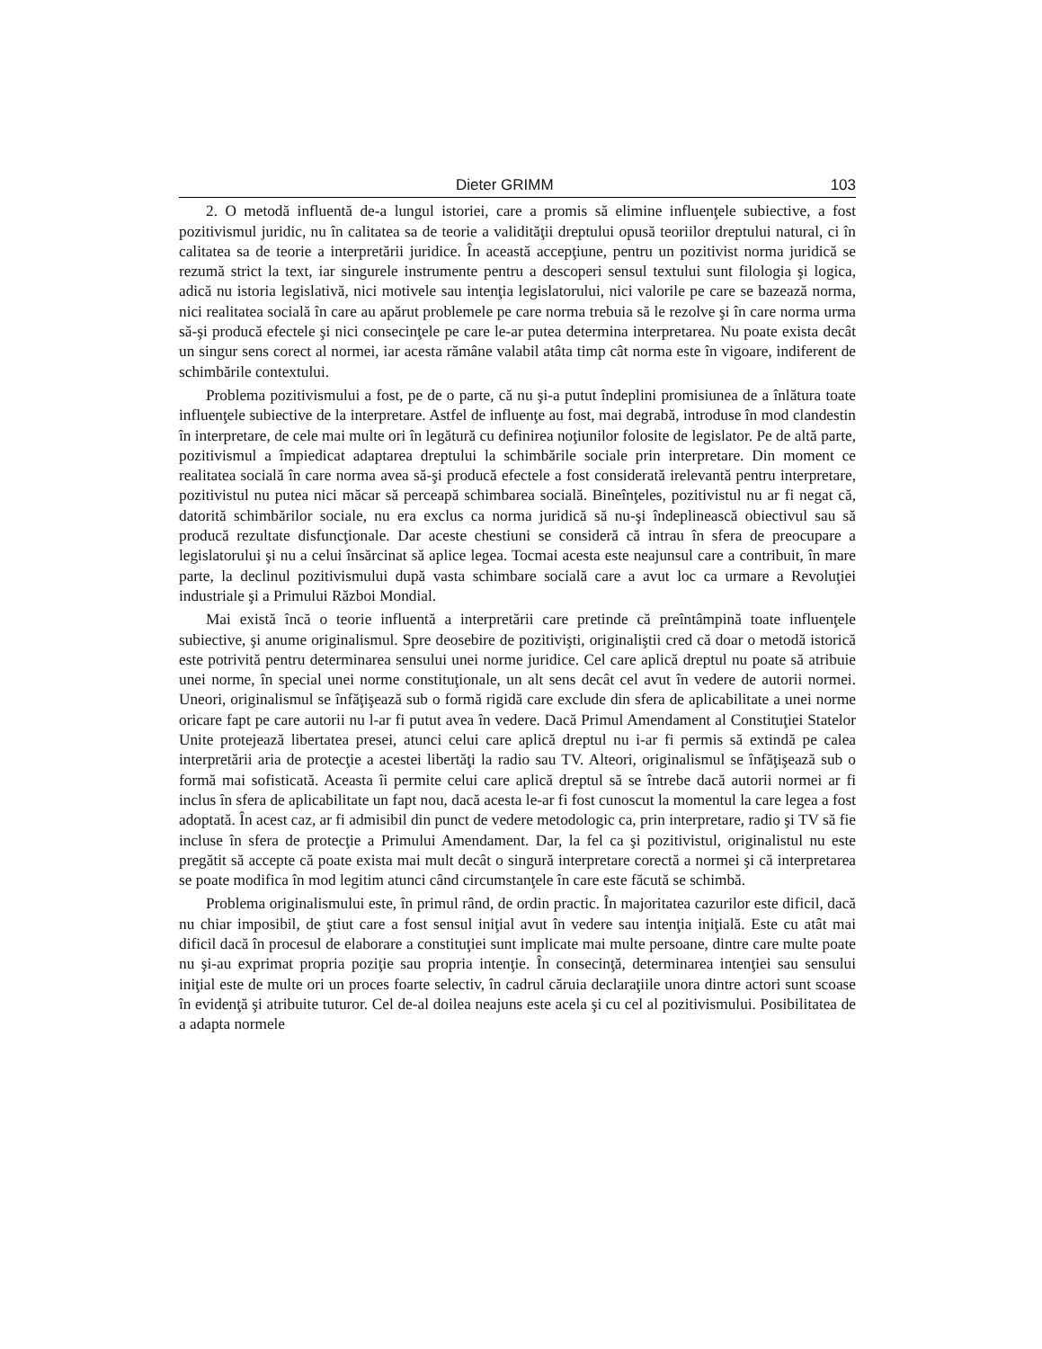Dieter GRIMM 103
2. O metodă influentă de-a lungul istoriei, care a promis să elimine influenţele subiective, a fost pozitivismul juridic, nu în calitatea sa de teorie a validităţii dreptului opusă teoriilor dreptului natural, ci în calitatea sa de teorie a interpretării juridice. În această accepţiune, pentru un pozitivist norma juridică se rezumă strict la text, iar singurele instrumente pentru a descoperi sensul textului sunt filologia şi logica, adică nu istoria legislativă, nici motivele sau intenţia legislatorului, nici valorile pe care se bazează norma, nici realitatea socială în care au apărut problemele pe care norma trebuia să le rezolve şi în care norma urma să-şi producă efectele şi nici consecinţele pe care le-ar putea determina interpretarea. Nu poate exista decât un singur sens corect al normei, iar acesta rămâne valabil atâta timp cât norma este în vigoare, indiferent de schimbările contextului.
Problema pozitivismului a fost, pe de o parte, că nu şi-a putut îndeplini promisiunea de a înlătura toate influenţele subiective de la interpretare. Astfel de influenţe au fost, mai degrabă, introduse în mod clandestin în interpretare, de cele mai multe ori în legătură cu definirea noţiunilor folosite de legislator. Pe de altă parte, pozitivismul a împiedicat adaptarea dreptului la schimbările sociale prin interpretare. Din moment ce realitatea socială în care norma avea să-şi producă efectele a fost considerată irelevantă pentru interpretare, pozitivistul nu putea nici măcar să perceapă schimbarea socială. Bineînţeles, pozitivistul nu ar fi negat că, datorită schimbărilor sociale, nu era exclus ca norma juridică să nu-şi îndeplinească obiectivul sau să producă rezultate disfuncţionale. Dar aceste chestiuni se consideră că intrau în sfera de preocupare a legislatorului şi nu a celui însărcinat să aplice legea. Tocmai acesta este neajunsul care a contribuit, în mare parte, la declinul pozitivismului după vasta schimbare socială care a avut loc ca urmare a Revoluţiei industriale şi a Primului Război Mondial.
Mai există încă o teorie influentă a interpretării care pretinde că preîntâmpină toate influenţele subiective, şi anume originalismul. Spre deosebire de pozitivişti, originaliştii cred că doar o metodă istorică este potrivită pentru determinarea sensului unei norme juridice. Cel care aplică dreptul nu poate să atribuie unei norme, în special unei norme constituţionale, un alt sens decât cel avut în vedere de autorii normei. Uneori, originalismul se înfăţişează sub o formă rigidă care exclude din sfera de aplicabilitate a unei norme oricare fapt pe care autorii nu l-ar fi putut avea în vedere. Dacă Primul Amendament al Constituţiei Statelor Unite protejează libertatea presei, atunci celui care aplică dreptul nu i-ar fi permis să extindă pe calea interpretării aria de protecţie a acestei libertăţi la radio sau TV. Alteori, originalismul se înfăţişează sub o formă mai sofisticată. Aceasta îi permite celui care aplică dreptul să se întrebe dacă autorii normei ar fi inclus în sfera de aplicabilitate un fapt nou, dacă acesta le-ar fi fost cunoscut la momentul la care legea a fost adoptată. În acest caz, ar fi admisibil din punct de vedere metodologic ca, prin interpretare, radio şi TV să fie incluse în sfera de protecţie a Primului Amendament. Dar, la fel ca şi pozitivistul, originalistul nu este pregătit să accepte că poate exista mai mult decât o singură interpretare corectă a normei şi că interpretarea se poate modifica în mod legitim atunci când circumstanţele în care este făcută se schimbă.
Problema originalismului este, în primul rând, de ordin practic. În majoritatea cazurilor este dificil, dacă nu chiar imposibil, de ştiut care a fost sensul iniţial avut în vedere sau intenţia iniţială. Este cu atât mai dificil dacă în procesul de elaborare a constituţiei sunt implicate mai multe persoane, dintre care multe poate nu şi-au exprimat propria poziţie sau propria intenţie. În consecinţă, determinarea intenţiei sau sensului iniţial este de multe ori un proces foarte selectiv, în cadrul căruia declaraţiile unora dintre actori sunt scoase în evidenţă şi atribuite tuturor. Cel de-al doilea neajuns este acela şi cu cel al pozitivismului. Posibilitatea de a adapta normele